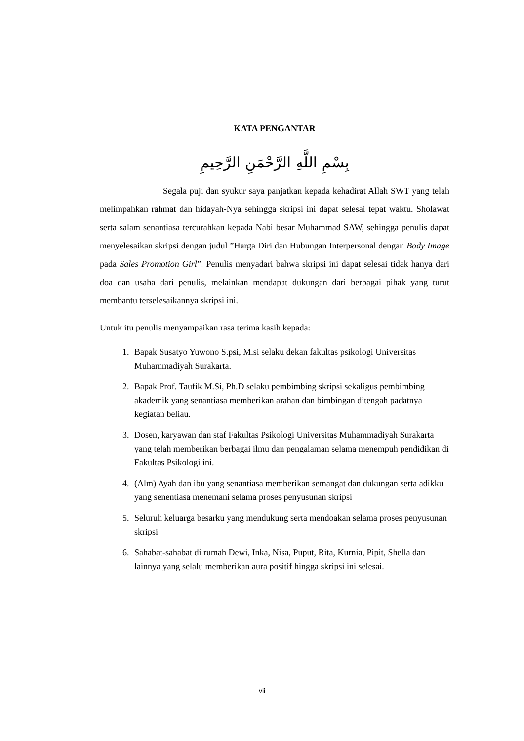KATA PENGANTAR
بِسْمِ اللَّهِ الرَّحْمَنِ الرَّحِيمِ
Segala puji dan syukur saya panjatkan kepada kehadirat Allah SWT yang telah melimpahkan rahmat dan hidayah-Nya sehingga skripsi ini dapat selesai tepat waktu. Sholawat serta salam senantiasa tercurahkan kepada Nabi besar Muhammad SAW, sehingga penulis dapat menyelesaikan skripsi dengan judul ”Harga Diri dan Hubungan Interpersonal dengan Body Image pada Sales Promotion Girl”. Penulis menyadari bahwa skripsi ini dapat selesai tidak hanya dari doa dan usaha dari penulis, melainkan mendapat dukungan dari berbagai pihak yang turut membantu terselesaikannya skripsi ini.
Untuk itu penulis menyampaikan rasa terima kasih kepada:
1. Bapak Susatyo Yuwono S.psi, M.si selaku dekan fakultas psikologi Universitas Muhammadiyah Surakarta.
2. Bapak Prof. Taufik M.Si, Ph.D selaku pembimbing skripsi sekaligus pembimbing akademik yang senantiasa memberikan arahan dan bimbingan ditengah padatnya kegiatan beliau.
3. Dosen, karyawan dan staf Fakultas Psikologi Universitas Muhammadiyah Surakarta yang telah memberikan berbagai ilmu dan pengalaman selama menempuh pendidikan di Fakultas Psikologi ini.
4. (Alm) Ayah dan ibu yang senantiasa memberikan semangat dan dukungan serta adikku yang senentiasa menemani selama proses penyusunan skripsi
5. Seluruh keluarga besarku yang mendukung serta mendoakan selama proses penyusunan skripsi
6. Sahabat-sahabat di rumah Dewi, Inka, Nisa, Puput, Rita, Kurnia, Pipit, Shella dan lainnya yang selalu memberikan aura positif hingga skripsi ini selesai.
vii